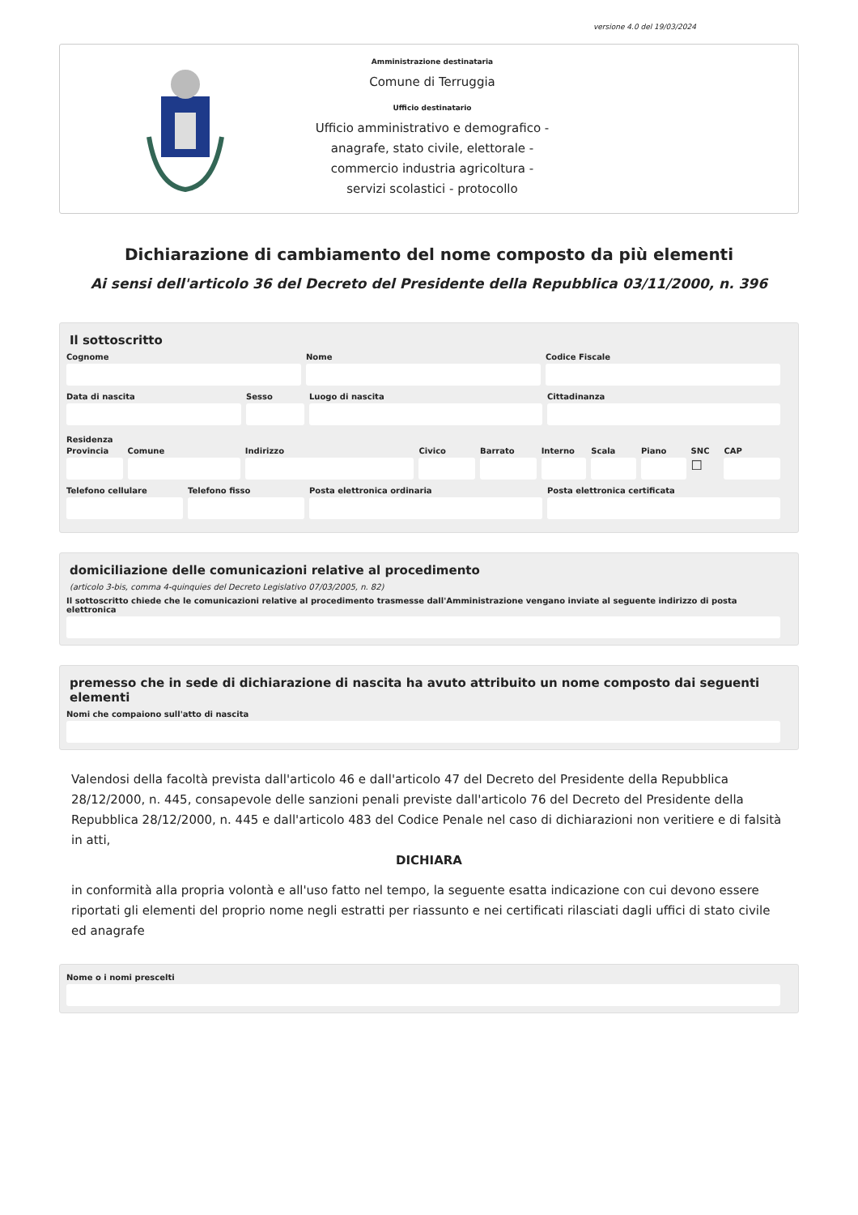versione 4.0 del 19/03/2024
Amministrazione destinataria
Comune di Terruggia
Ufficio destinatario
Ufficio amministrativo e demografico - anagrafe, stato civile, elettorale - commercio industria agricoltura - servizi scolastici - protocollo
Dichiarazione di cambiamento del nome composto da più elementi
Ai sensi dell'articolo 36 del Decreto del Presidente della Repubblica 03/11/2000, n. 396
Il sottoscritto
Cognome Nome Codice Fiscale
Data di nascita Sesso Luogo di nascita Cittadinanza
Residenza
Provincia Comune Indirizzo Civico Barrato Interno Scala Piano SNC
☐
CAP
Telefono cellulare Telefono fisso Posta elettronica ordinaria Posta elettronica certificata
domiciliazione delle comunicazioni relative al procedimento
(articolo 3-bis, comma 4-quinquies del Decreto Legislativo 07/03/2005, n. 82)
Il sottoscritto chiede che le comunicazioni relative al procedimento trasmesse dall'Amministrazione vengano inviate al seguente indirizzo di posta elettronica
premesso che in sede di dichiarazione di nascita ha avuto attribuito un nome composto dai seguenti elementi
Nomi che compaiono sull'atto di nascita
Valendosi della facoltà prevista dall'articolo 46 e dall'articolo 47 del Decreto del Presidente della Repubblica 28/12/2000, n. 445, consapevole delle sanzioni penali previste dall'articolo 76 del Decreto del Presidente della Repubblica 28/12/2000, n. 445 e dall'articolo 483 del Codice Penale nel caso di dichiarazioni non veritiere e di falsità in atti,
DICHIARA
in conformità alla propria volontà e all'uso fatto nel tempo, la seguente esatta indicazione con cui devono essere riportati gli elementi del proprio nome negli estratti per riassunto e nei certificati rilasciati dagli uffici di stato civile ed anagrafe
Nome o i nomi prescelti